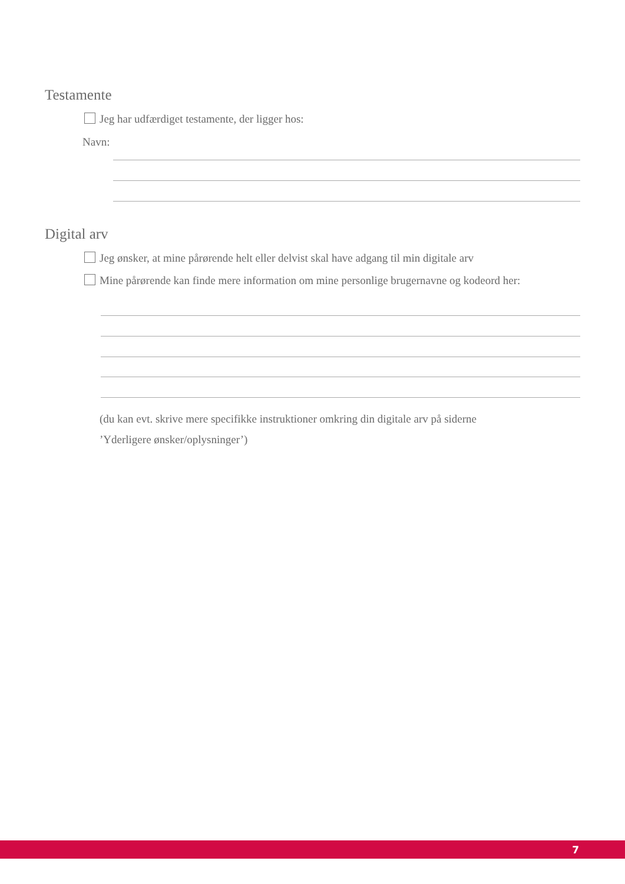Testamente
Jeg har udfærdiget testamente, der ligger hos:
Navn:
Digital arv
Jeg ønsker, at mine pårørende helt eller delvist skal have adgang til min digitale arv
Mine pårørende kan finde mere information om mine personlige brugernavne og kodeord her:
(du kan evt. skrive mere specifikke instruktioner omkring din digitale arv på siderne
’Yderligere ønsker/oplysninger’)
7